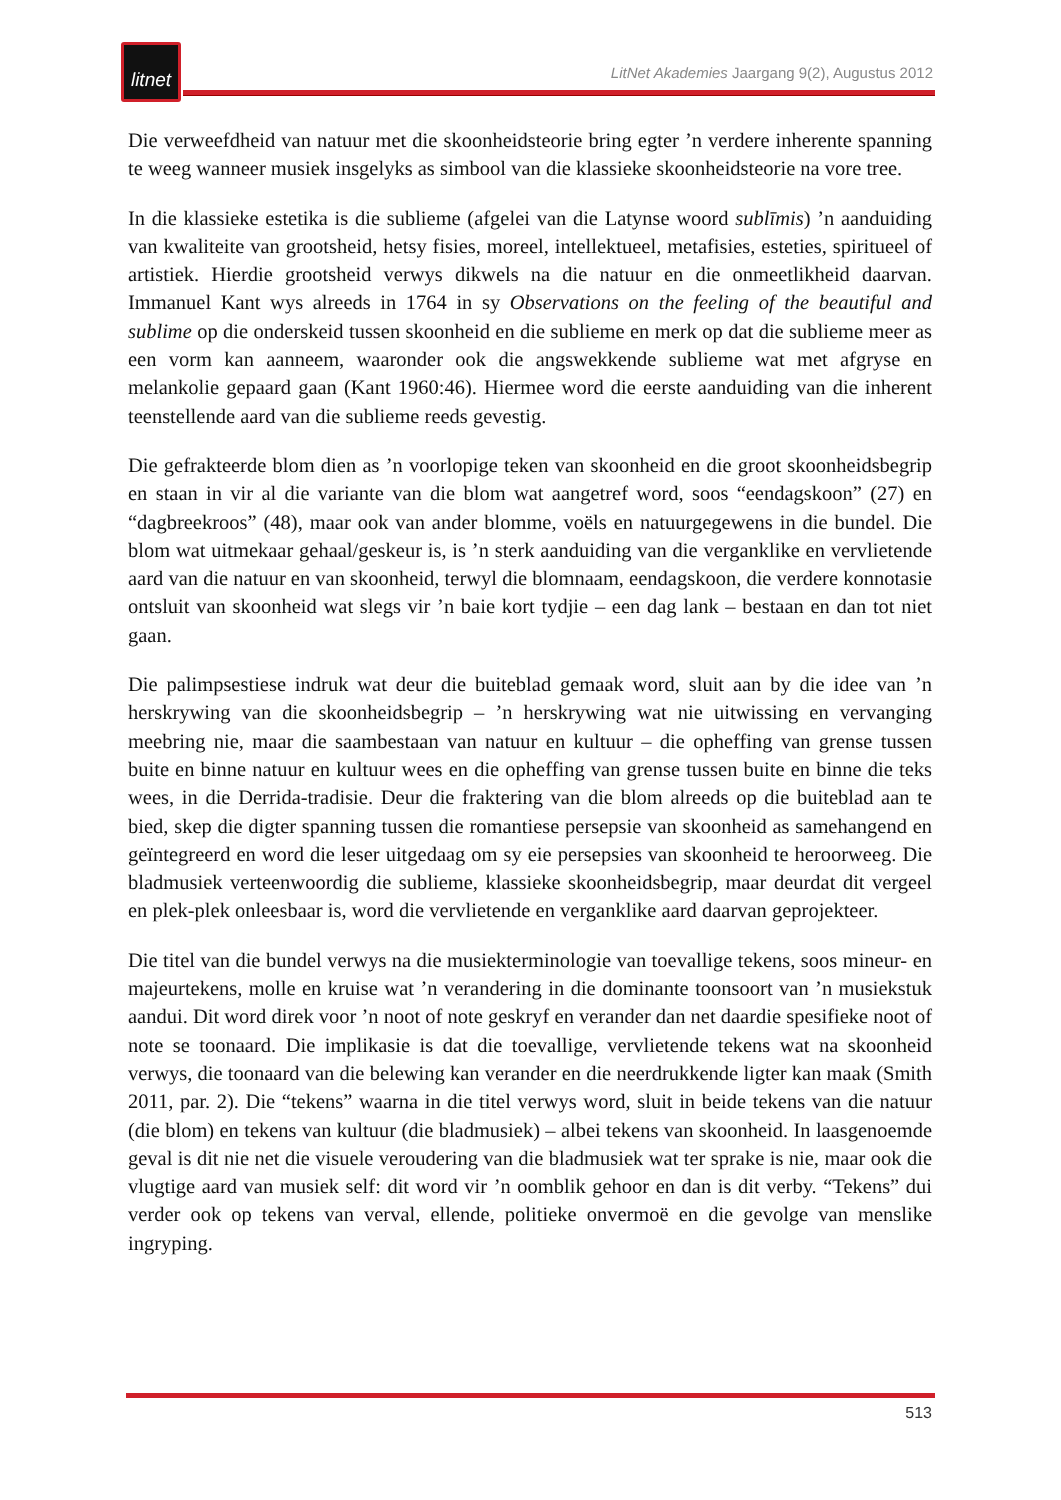litnet
LitNet Akademies Jaargang 9(2), Augustus 2012
Die verweefdheid van natuur met die skoonheidsteorie bring egter ’n verdere inherente spanning te weeg wanneer musiek insgelyks as simbool van die klassieke skoonheidsteorie na vore tree.
In die klassieke estetika is die sublieme (afgelei van die Latynse woord sublīmis) ’n aanduiding van kwaliteite van grootsheid, hetsy fisies, moreel, intellektueel, metafisies, esteties, spiritueel of artistiek. Hierdie grootsheid verwys dikwels na die natuur en die onmeetlikheid daarvan. Immanuel Kant wys alreeds in 1764 in sy Observations on the feeling of the beautiful and sublime op die onderskeid tussen skoonheid en die sublieme en merk op dat die sublieme meer as een vorm kan aanneem, waaronder ook die angswekkende sublieme wat met afgryse en melankolie gepaard gaan (Kant 1960:46). Hiermee word die eerste aanduiding van die inherent teenstellende aard van die sublieme reeds gevestig.
Die gefrakteerde blom dien as ’n voorlopige teken van skoonheid en die groot skoonheidsbegrip en staan in vir al die variante van die blom wat aangetref word, soos “eendagskoon” (27) en “dagbreekroos” (48), maar ook van ander blomme, voëls en natuurgegewens in die bundel. Die blom wat uitmekaar gehaal/geskeur is, is ’n sterk aanduiding van die verganklike en vervlietende aard van die natuur en van skoonheid, terwyl die blomnaam, eendagskoon, die verdere konnotasie ontsluit van skoonheid wat slegs vir ’n baie kort tydjie – een dag lank – bestaan en dan tot niet gaan.
Die palimpsestiese indruk wat deur die buiteblad gemaak word, sluit aan by die idee van ’n herskrywing van die skoonheidsbegrip – ’n herskrywing wat nie uitwissing en vervanging meebring nie, maar die saambestaan van natuur en kultuur – die opheffing van grense tussen buite en binne natuur en kultuur wees en die opheffing van grense tussen buite en binne die teks wees, in die Derrida-tradisie. Deur die fraktering van die blom alreeds op die buiteblad aan te bied, skep die digter spanning tussen die romantiese persepsie van skoonheid as samehangend en geïntegreerd en word die leser uitgedaag om sy eie persepsies van skoonheid te heroorweeg. Die bladmusiek verteenwoordig die sublieme, klassieke skoonheidsbegrip, maar deurdat dit vergeel en plek-plek onleesbaar is, word die vervlietende en verganklike aard daarvan geprojekteer.
Die titel van die bundel verwys na die musiekterminologie van toevallige tekens, soos mineur- en majeurtekens, molle en kruise wat ’n verandering in die dominante toonsoort van ’n musiekstuk aandui. Dit word direk voor ’n noot of note geskryf en verander dan net daardie spesifieke noot of note se toonaard. Die implikasie is dat die toevallige, vervlietende tekens wat na skoonheid verwys, die toonaard van die belewing kan verander en die neerdrukkende ligter kan maak (Smith 2011, par. 2). Die “tekens” waarna in die titel verwys word, sluit in beide tekens van die natuur (die blom) en tekens van kultuur (die bladmusiek) – albei tekens van skoonheid. In laasgenoemde geval is dit nie net die visuele veroudering van die bladmusiek wat ter sprake is nie, maar ook die vlugtige aard van musiek self: dit word vir ’n oomblik gehoor en dan is dit verby. “Tekens” dui verder ook op tekens van verval, ellende, politieke onvermoë en die gevolge van menslike ingryping.
513